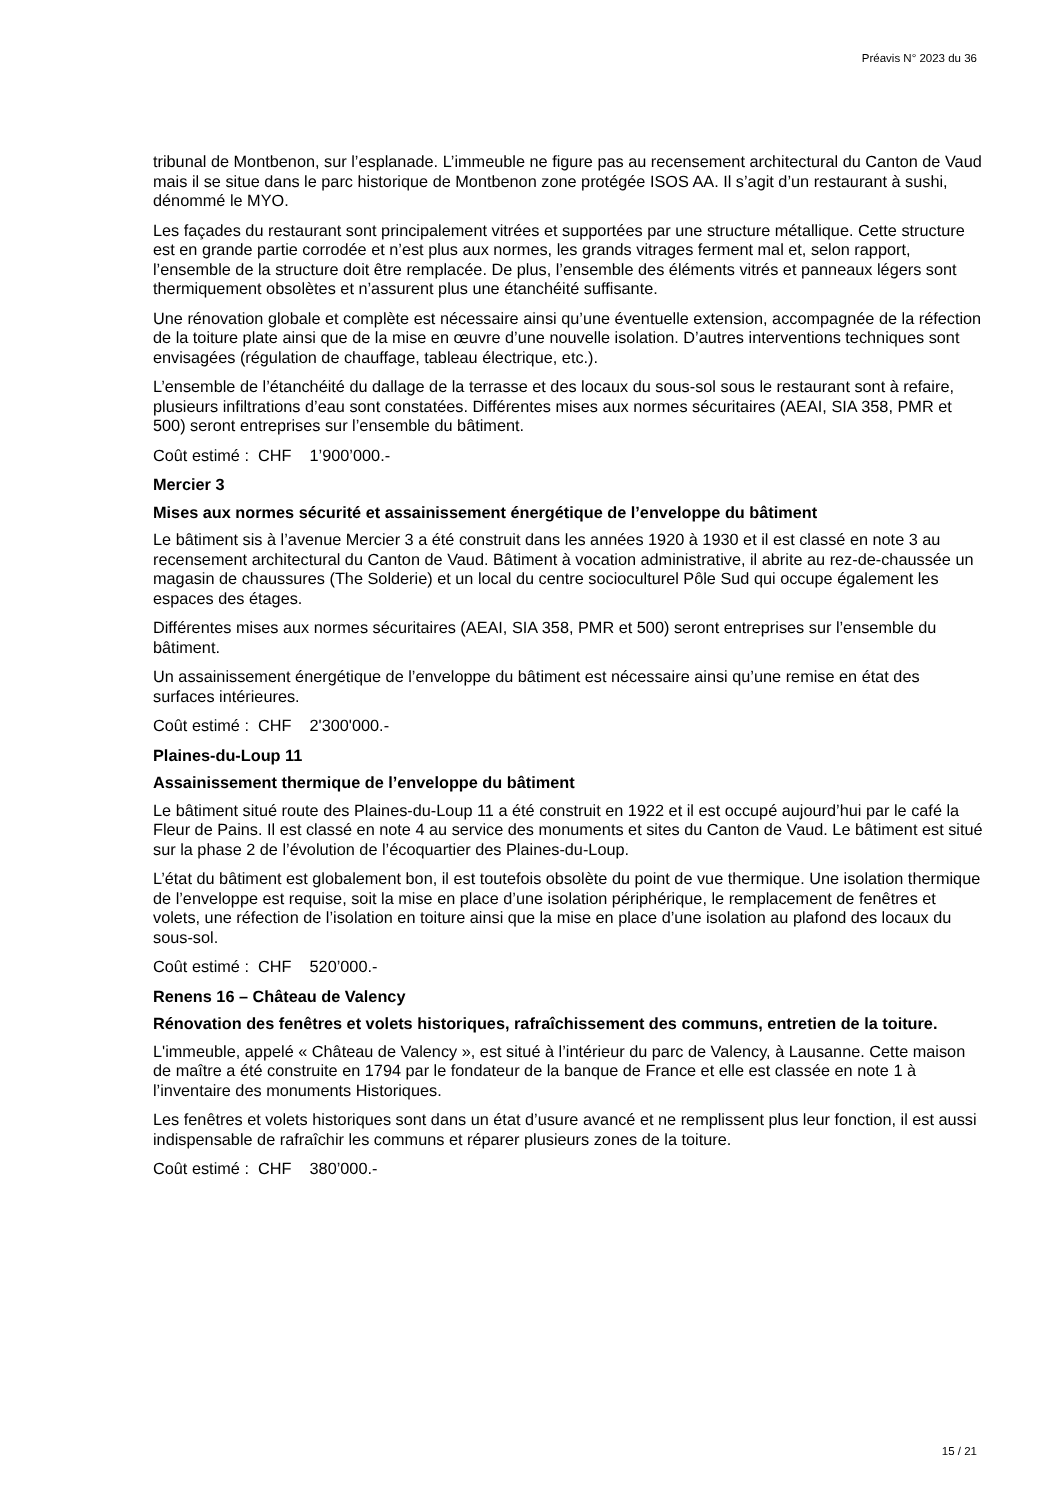Préavis N° 2023 du 36
tribunal de Montbenon, sur l’esplanade. L’immeuble ne figure pas au recensement architectural du Canton de Vaud mais il se situe dans le parc historique de Montbenon zone protégée ISOS AA. Il s’agit d’un restaurant à sushi, dénommé le MYO.
Les façades du restaurant sont principalement vitrées et supportées par une structure métallique. Cette structure est en grande partie corrodée et n’est plus aux normes, les grands vitrages ferment mal et, selon rapport, l’ensemble de la structure doit être remplacée. De plus, l’ensemble des éléments vitrés et panneaux légers sont thermiquement obsolètes et n’assurent plus une étanchéité suffisante.
Une rénovation globale et complète est nécessaire ainsi qu’une éventuelle extension, accompagnée de la réfection de la toiture plate ainsi que de la mise en œuvre d’une nouvelle isolation. D’autres interventions techniques sont envisagées (régulation de chauffage, tableau électrique, etc.).
L’ensemble de l’étanchéité du dallage de la terrasse et des locaux du sous-sol sous le restaurant sont à refaire, plusieurs infiltrations d’eau sont constatées. Différentes mises aux normes sécuritaires (AEAI, SIA 358, PMR et 500) seront entreprises sur l’ensemble du bâtiment.
Coût estimé : CHF 1’900’000.-
Mercier 3
Mises aux normes sécurité et assainissement énergétique de l’enveloppe du bâtiment
Le bâtiment sis à l’avenue Mercier 3 a été construit dans les années 1920 à 1930 et il est classé en note 3 au recensement architectural du Canton de Vaud. Bâtiment à vocation administrative, il abrite au rez-de-chaussée un magasin de chaussures (The Solderie) et un local du centre socioculturel Pôle Sud qui occupe également les espaces des étages.
Différentes mises aux normes sécuritaires (AEAI, SIA 358, PMR et 500) seront entreprises sur l’ensemble du bâtiment.
Un assainissement énergétique de l’enveloppe du bâtiment est nécessaire ainsi qu’une remise en état des surfaces intérieures.
Coût estimé : CHF 2'300'000.-
Plaines-du-Loup 11
Assainissement thermique de l’enveloppe du bâtiment
Le bâtiment situé route des Plaines-du-Loup 11 a été construit en 1922 et il est occupé aujourd’hui par le café la Fleur de Pains. Il est classé en note 4 au service des monuments et sites du Canton de Vaud. Le bâtiment est situé sur la phase 2 de l’évolution de l’écoquartier des Plaines-du-Loup.
L’état du bâtiment est globalement bon, il est toutefois obsolète du point de vue thermique. Une isolation thermique de l’enveloppe est requise, soit la mise en place d’une isolation périphérique, le remplacement de fenêtres et volets, une réfection de l’isolation en toiture ainsi que la mise en place d’une isolation au plafond des locaux du sous-sol.
Coût estimé : CHF 520’000.-
Renens 16 – Château de Valency
Rénovation des fenêtres et volets historiques, rafraîchissement des communs, entretien de la toiture.
L'immeuble, appelé « Château de Valency », est situé à l’intérieur du parc de Valency, à Lausanne. Cette maison de maître a été construite en 1794 par le fondateur de la banque de France et elle est classée en note 1 à l’inventaire des monuments Historiques.
Les fenêtres et volets historiques sont dans un état d’usure avancé et ne remplissent plus leur fonction, il est aussi indispensable de rafraîchir les communs et réparer plusieurs zones de la toiture.
Coût estimé : CHF 380’000.-
15 / 21